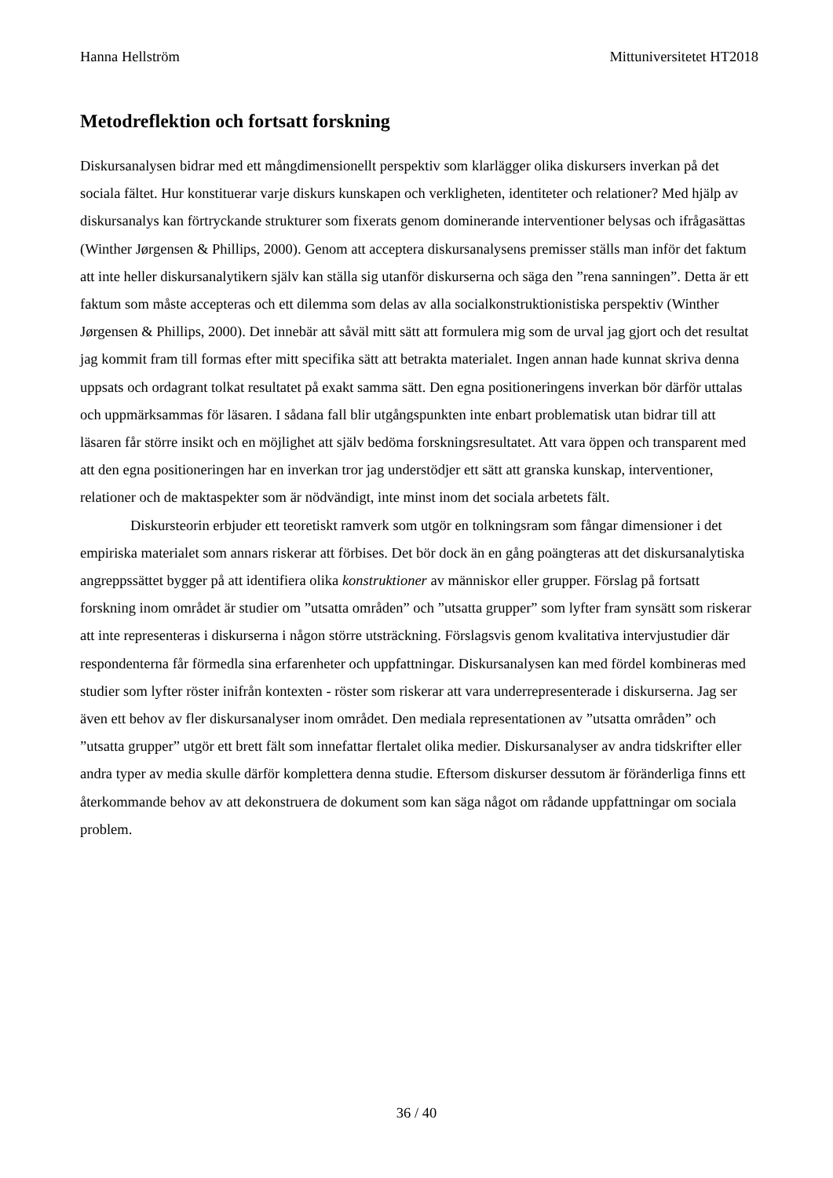Hanna Hellström Mittuniversitetet HT2018
Metodreflektion och fortsatt forskning
Diskursanalysen bidrar med ett mångdimensionellt perspektiv som klarlägger olika diskursers inverkan på det sociala fältet. Hur konstituerar varje diskurs kunskapen och verkligheten, identiteter och relationer? Med hjälp av diskursanalys kan förtryckande strukturer som fixerats genom dominerande interventioner belysas och ifrågasättas (Winther Jørgensen & Phillips, 2000). Genom att acceptera diskursanalysens premisser ställs man inför det faktum att inte heller diskursanalytikern själv kan ställa sig utanför diskurserna och säga den ”rena sanningen”. Detta är ett faktum som måste accepteras och ett dilemma som delas av alla socialkonstruktionistiska perspektiv (Winther Jørgensen & Phillips, 2000). Det innebär att såväl mitt sätt att formulera mig som de urval jag gjort och det resultat jag kommit fram till formas efter mitt specifika sätt att betrakta materialet. Ingen annan hade kunnat skriva denna uppsats och ordagrant tolkat resultatet på exakt samma sätt. Den egna positioneringens inverkan bör därför uttalas och uppmärksammas för läsaren. I sådana fall blir utgångspunkten inte enbart problematisk utan bidrar till att läsaren får större insikt och en möjlighet att själv bedöma forskningsresultatet. Att vara öppen och transparent med att den egna positioneringen har en inverkan tror jag understödjer ett sätt att granska kunskap, interventioner, relationer och de maktaspekter som är nödvändigt, inte minst inom det sociala arbetets fält.
Diskursteorin erbjuder ett teoretiskt ramverk som utgör en tolkningsram som fångar dimensioner i det empiriska materialet som annars riskerar att förbises. Det bör dock än en gång poängteras att det diskursanalytiska angreppssättet bygger på att identifiera olika konstruktioner av människor eller grupper. Förslag på fortsatt forskning inom området är studier om ”utsatta områden” och ”utsatta grupper” som lyfter fram synsätt som riskerar att inte representeras i diskurserna i någon större utsträckning. Förslagsvis genom kvalitativa intervjustudier där respondenterna får förmedla sina erfarenheter och uppfattningar. Diskursanalysen kan med fördel kombineras med studier som lyfter röster inifrån kontexten - röster som riskerar att vara underrepresenterade i diskurserna. Jag ser även ett behov av fler diskursanalyser inom området. Den mediala representationen av ”utsatta områden” och ”utsatta grupper” utgör ett brett fält som innefattar flertalet olika medier. Diskursanalyser av andra tidskrifter eller andra typer av media skulle därför komplettera denna studie. Eftersom diskurser dessutom är föränderliga finns ett återkommande behov av att dekonstruera de dokument som kan säga något om rådande uppfattningar om sociala problem.
36 / 40